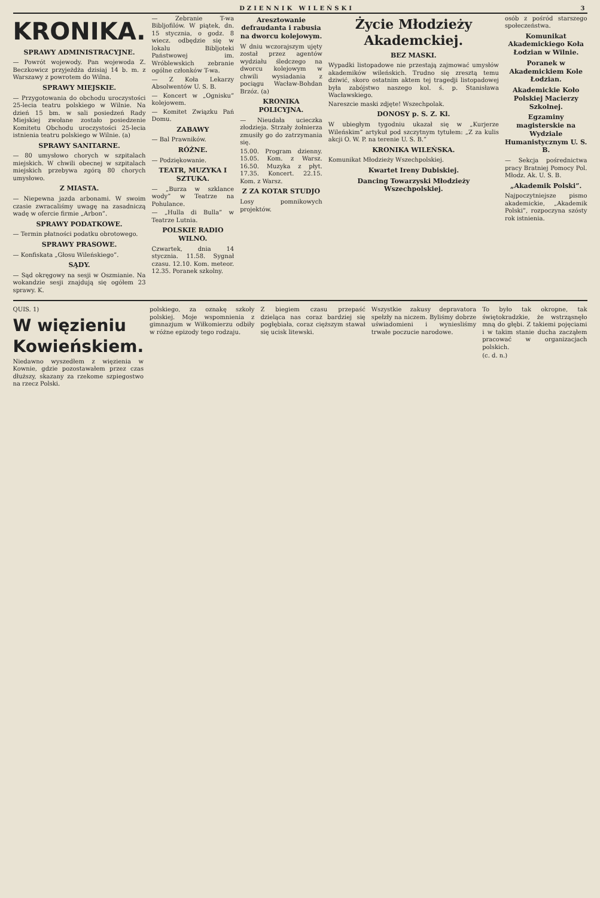DZIENNIK WILEŃSKI 3
KRONIKA.
SPRAWY ADMINISTRACYJNE.
— Powrót wojewody. Pan wojewoda Z. Beczkowicz przyjeżdża dzisiaj 14 b. m. z Warszawy z powrotem do Wilna.
SPRAWY MIEJSKIE.
— Przygotowania do obchodu uroczystości 25-lecia teatru polskiego w Wilnie. Na dzień 15 bm. w sali posiedzeń Rady Miejskiej zwołane zostało posiedzenie Komitetu Obchodu uroczystości 25-lecia istnienia teatru polskiego w Wilnie. (a)
SPRAWY SANITARNE.
— 80 umysłowo chorych w szpitalach miejskich. W chwili obecnej w szpitalach miejskich przebywa zgórą 80 chorych umysłowo.
Z MIASTA.
— Niepewna jazda arbonami. W swoim czasie zwracaliśmy uwagę na zasadniczą wadę w ofercie firmie „Arbon”.
SPRAWY PODATKOWE.
— Termin płatności podatku obrotowego.
SPRAWY PRASOWE.
— Konfiskata „Głosu Wileńskiego”.
SĄDY.
— Sąd okręgowy na sesji w Oszmianie. Na wokandzie sesji znajdują się ogółem 23 sprawy. K.
— Zebranie T-wa Bibljofilów. W piątek, dn. 15 stycznia, o godz. 8 wiecz. odbędzie się w lokalu Bibljoteki Państwowej im. Wróblewskich zebranie ogólne członków T-wa.
— Z Koła Lekarzy Absolwentów U. S. B.
— Koncert w „Ognisku” kolejowem.
— Komitet Związku Pań Domu.
ZABAWY
— Bal Prawników.
RÓŻNE.
— Podziękowanie.
TEATR, MUZYKA I SZTUKA.
— „Burza w szklance wody” w Teatrze na Pohulance.
— „Hulla di Bulla” w Teatrze Lutnia.
POLSKIE RADIO WILNO.
Czwartek, dnia 14 stycznia. 11.58. Sygnał czasu. 12.10. Kom. meteor. 12.35. Poranek szkolny.
Aresztowanie defraudanta i rabusia na dworcu kolejowym.
W dniu wczorajszym ujęty został przez agentów wydziału śledczego na dworcu kolejowym w chwili wysiadania z pociągu Wacław-Bohdan Brzóz. (a)
KRONIKA POLICYJNA.
— Nieudała ucieczka złodzieja. Strzały żołnierza zmusiły go do zatrzymania się.
15.00. Program dzienny. 15.05. Kom. z Warsz. 16.50. Muzyka z płyt. 17.35. Koncert. 22.15. Kom. z Warsz.
Z ZA KOTAR STUDJO
Losy pomnikowych projektów.
Życie Młodzieży Akademckiej.
BEZ MASKI.
Wypadki listopadowe nie przestają zajmować umysłów akademików wileńskich. Trudno się zresztą temu dziwić, skoro ostatnim aktem tej tragedji listopadowej była zabójstwo naszego kol. ś. p. Stanisława Wacławskiego.
Nareszcie maski zdjęte! Wszechpolak.
DONOSY p. S. Z. Kl.
W ubiegłym tygodniu ukazał się w „Kurjerze Wileńskim” artykuł pod szczytnym tytułem: „Z za kulis akcji O. W. P. na terenie U. S. B.”
KRONIKA WILEŃSKA.
Komunikat Młodzieży Wszechpolskiej.
Kwartet Ireny Dubiskiej.
Dancing Towarzyski Młodzieży Wszechpolskiej.
osób z pośród starszego społeczeństwa.
Komunikat Akademickiego Koła Łodzian w Wilnie.
Poranek w Akademickiem Kole Łodzian.
Akademickie Koło Polskiej Macierzy Szkolnej.
Egzaminy magisterskie na Wydziale Humanistycznym U. S. B.
— Sekcja pośrednictwa pracy Bratniej Pomocy Pol. Młodz. Ak. U. S. B.
„Akademik Polski”.
Najpoczytniejsze pismo akademickie, „Akademik Polski”, rozpoczyna szósty rok istnienia.
QUIS. 1)
W więzieniu Kowieńskiem.
Niedawno wyszedłem z więzienia w Kownie, gdzie pozostawałem przez czas dłuższy, skazany za rzekome szpiegostwo na rzecz Polski.
polskiego, za oznakę szkoły polskiej. Moje wspomnienia z gimnazjum w Wiłkomierzu odbiły w różne epizody tego rodzaju.
Z biegiem czasu przepaść dzieląca nas coraz bardziej się pogłębiała, coraz cięższym stawał się ucisk litewski.
Wszystkie zakusy depravatora spełzły na niczem. Byliśmy dobrze uświadomieni i wyniesliśmy trwałe poczucie narodowe.
To było tak okropne, tak świętokradzkie, że wstrząsnęło mną do głębi. Z takiemi pojęciami i w takim stanie ducha zacząłem pracować w organizacjach polskich.
(c. d. n.)